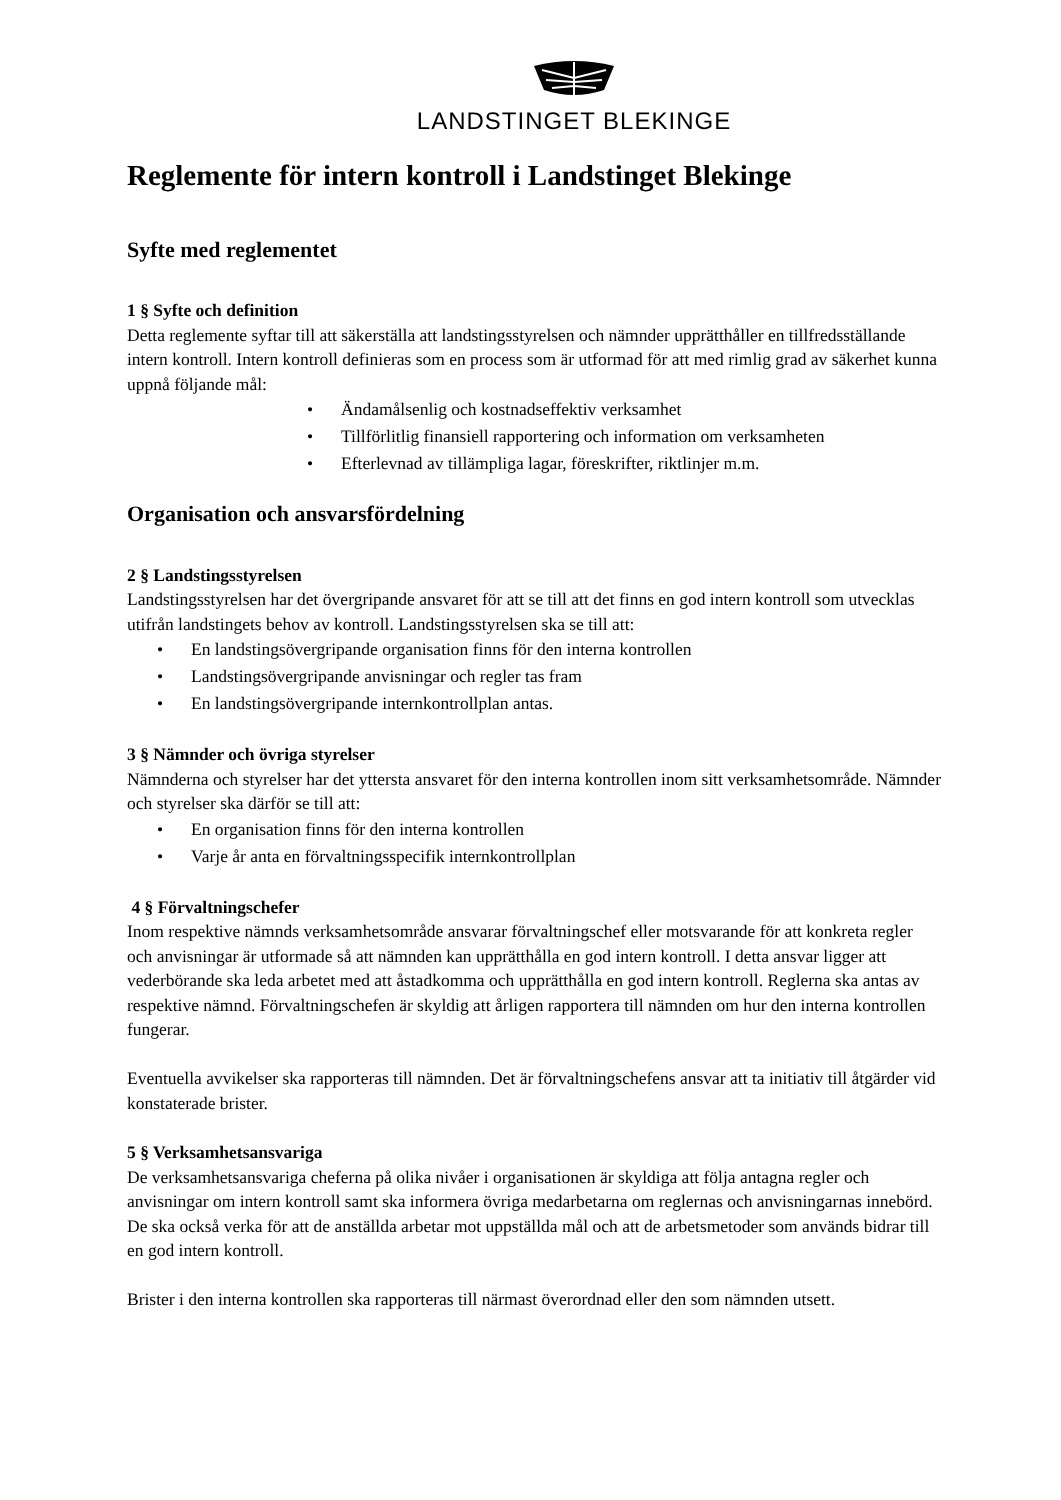LANDSTINGET BLEKINGE
Reglemente för intern kontroll i Landstinget Blekinge
Syfte med reglementet
1 § Syfte och definition
Detta reglemente syftar till att säkerställa att landstingsstyrelsen och nämnder upprätthåller en tillfredsställande intern kontroll. Intern kontroll definieras som en process som är utformad för att med rimlig grad av säkerhet kunna uppnå följande mål:
• Ändamålsenlig och kostnadseffektiv verksamhet
• Tillförlitlig finansiell rapportering och information om verksamheten
• Efterlevnad av tillämpliga lagar, föreskrifter, riktlinjer m.m.
Organisation och ansvarsfördelning
2 § Landstingsstyrelsen
Landstingsstyrelsen har det övergripande ansvaret för att se till att det finns en god intern kontroll som utvecklas utifrån landstingets behov av kontroll. Landstingsstyrelsen ska se till att:
• En landstingsövergripande organisation finns för den interna kontrollen
• Landstingsövergripande anvisningar och regler tas fram
• En landstingsövergripande internkontrollplan antas.
3 § Nämnder och övriga styrelser
Nämnderna och styrelser har det yttersta ansvaret för den interna kontrollen inom sitt verksamhetsområde. Nämnder och styrelser ska därför se till att:
• En organisation finns för den interna kontrollen
• Varje år anta en förvaltningsspecifik internkontrollplan
4 § Förvaltningschefer
Inom respektive nämnds verksamhetsområde ansvarar förvaltningschef eller motsvarande för att konkreta regler och anvisningar är utformade så att nämnden kan upprätthålla en god intern kontroll. I detta ansvar ligger att vederbörande ska leda arbetet med att åstadkomma och upprätthålla en god intern kontroll. Reglerna ska antas av respektive nämnd. Förvaltningschefen är skyldig att årligen rapportera till nämnden om hur den interna kontrollen fungerar.
Eventuella avvikelser ska rapporteras till nämnden. Det är förvaltningschefens ansvar att ta initiativ till åtgärder vid konstaterade brister.
5 § Verksamhetsansvariga
De verksamhetsansvariga cheferna på olika nivåer i organisationen är skyldiga att följa antagna regler och anvisningar om intern kontroll samt ska informera övriga medarbetarna om reglernas och anvisningarnas innebörd. De ska också verka för att de anställda arbetar mot uppställda mål och att de arbetsmetoder som används bidrar till en god intern kontroll.
Brister i den interna kontrollen ska rapporteras till närmast överordnad eller den som nämnden utsett.